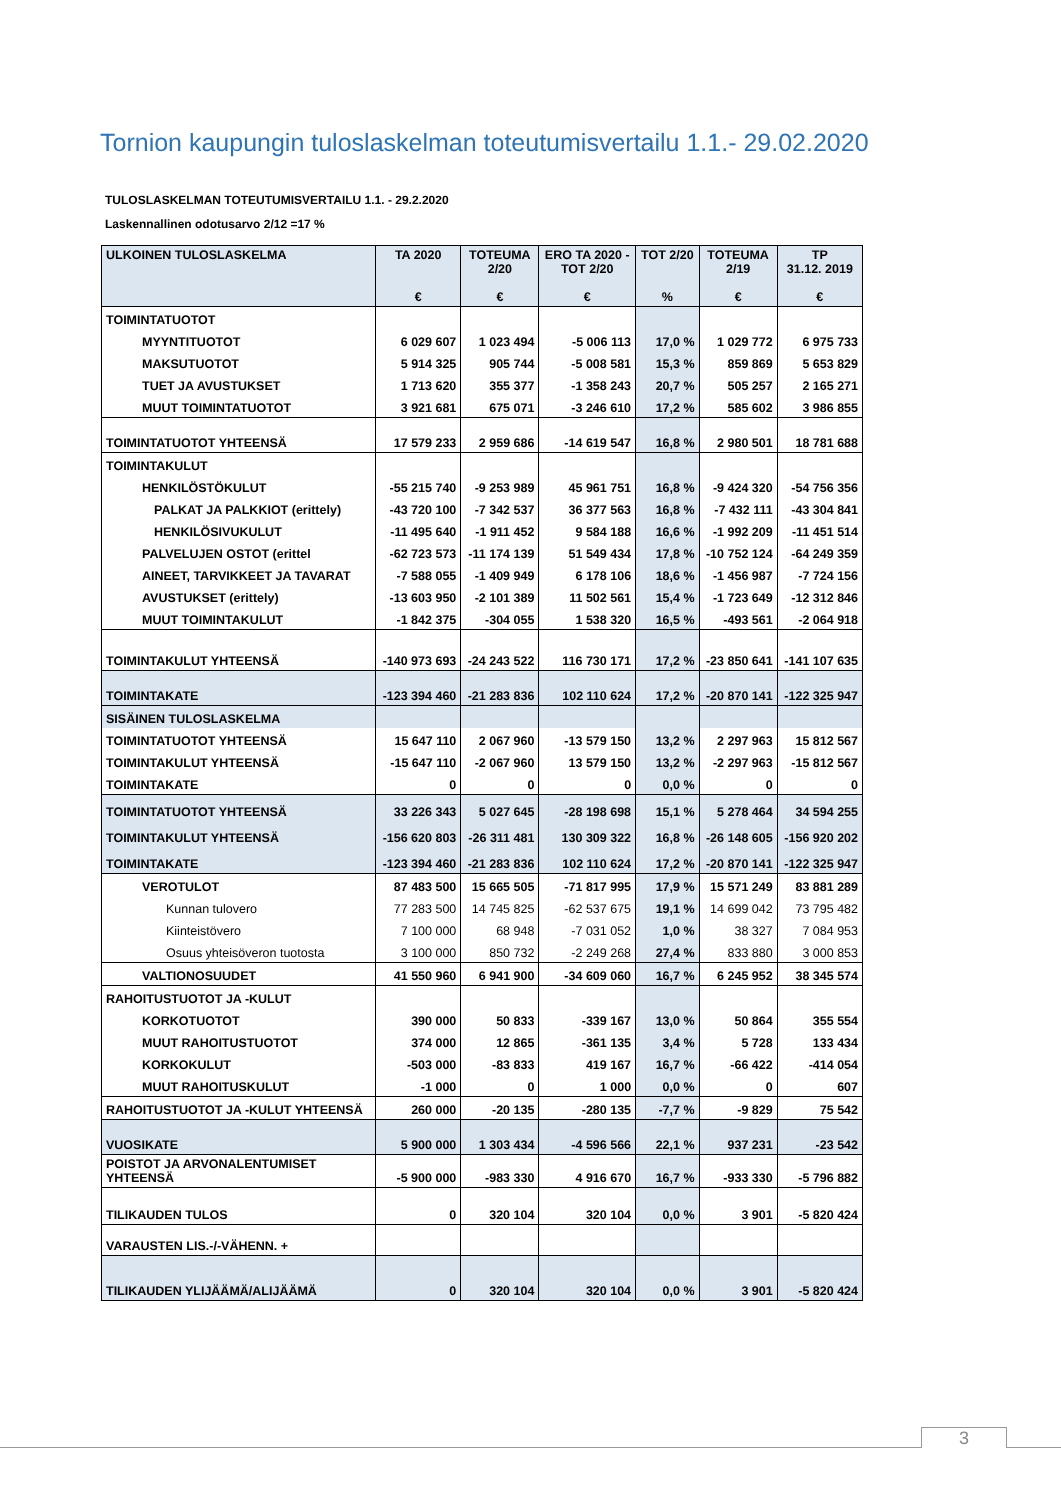Tornion kaupungin tuloslaskelman toteutumisvertailu 1.1.- 29.02.2020
TULOSLASKELMAN TOTEUTUMISVERTAILU 1.1. - 29.2.2020
Laskennallinen odotusarvo 2/12 =17 %
| ULKOINEN TULOSLASKELMA | TA 2020 € | TOTEUMA 2/20 € | ERO TA 2020 - TOT 2/20 € | TOT 2/20 % | TOTEUMA 2/19 € | TP 31.12. 2019 € |
| --- | --- | --- | --- | --- | --- | --- |
| TOIMINTATUOTOT | | | | | | |
| MYYNTITUOTOT | 6 029 607 | 1 023 494 | -5 006 113 | 17,0 % | 1 029 772 | 6 975 733 |
| MAKSUTUOTOT | 5 914 325 | 905 744 | -5 008 581 | 15,3 % | 859 869 | 5 653 829 |
| TUET JA AVUSTUKSET | 1 713 620 | 355 377 | -1 358 243 | 20,7 % | 505 257 | 2 165 271 |
| MUUT TOIMINTATUOTOT | 3 921 681 | 675 071 | -3 246 610 | 17,2 % | 585 602 | 3 986 855 |
| TOIMINTATUOTOT YHTEENSÄ | 17 579 233 | 2 959 686 | -14 619 547 | 16,8 % | 2 980 501 | 18 781 688 |
| TOIMINTAKULUT | | | | | | |
| HENKILÖSTÖKULUT | -55 215 740 | -9 253 989 | 45 961 751 | 16,8 % | -9 424 320 | -54 756 356 |
| PALKAT JA PALKKIOT (erittely) | -43 720 100 | -7 342 537 | 36 377 563 | 16,8 % | -7 432 111 | -43 304 841 |
| HENKILÖSIVUKULUT | -11 495 640 | -1 911 452 | 9 584 188 | 16,6 % | -1 992 209 | -11 451 514 |
| PALVELUJEN OSTOT (erittel | -62 723 573 | -11 174 139 | 51 549 434 | 17,8 % | -10 752 124 | -64 249 359 |
| AINEET, TARVIKKEET JA TAVARAT | -7 588 055 | -1 409 949 | 6 178 106 | 18,6 % | -1 456 987 | -7 724 156 |
| AVUSTUKSET (erittely) | -13 603 950 | -2 101 389 | 11 502 561 | 15,4 % | -1 723 649 | -12 312 846 |
| MUUT TOIMINTAKULUT | -1 842 375 | -304 055 | 1 538 320 | 16,5 % | -493 561 | -2 064 918 |
| TOIMINTAKULUT YHTEENSÄ | -140 973 693 | -24 243 522 | 116 730 171 | 17,2 % | -23 850 641 | -141 107 635 |
| TOIMINTAKATE | -123 394 460 | -21 283 836 | 102 110 624 | 17,2 % | -20 870 141 | -122 325 947 |
| SISÄINEN TULOSLASKELMA | | | | | | |
| TOIMINTATUOTOT YHTEENSÄ | 15 647 110 | 2 067 960 | -13 579 150 | 13,2 % | 2 297 963 | 15 812 567 |
| TOIMINTAKULUT YHTEENSÄ | -15 647 110 | -2 067 960 | 13 579 150 | 13,2 % | -2 297 963 | -15 812 567 |
| TOIMINTAKATE | 0 | 0 | 0 | 0,0 % | 0 | 0 |
| TOIMINTATUOTOT YHTEENSÄ | 33 226 343 | 5 027 645 | -28 198 698 | 15,1 % | 5 278 464 | 34 594 255 |
| TOIMINTAKULUT YHTEENSÄ | -156 620 803 | -26 311 481 | 130 309 322 | 16,8 % | -26 148 605 | -156 920 202 |
| TOIMINTAKATE | -123 394 460 | -21 283 836 | 102 110 624 | 17,2 % | -20 870 141 | -122 325 947 |
| VEROTULOT | 87 483 500 | 15 665 505 | -71 817 995 | 17,9 % | 15 571 249 | 83 881 289 |
| Kunnan tulovero | 77 283 500 | 14 745 825 | -62 537 675 | 19,1 % | 14 699 042 | 73 795 482 |
| Kiinteistövero | 7 100 000 | 68 948 | -7 031 052 | 1,0 % | 38 327 | 7 084 953 |
| Osuus yhteisöveron tuotosta | 3 100 000 | 850 732 | -2 249 268 | 27,4 % | 833 880 | 3 000 853 |
| VALTIONOSUUDET | 41 550 960 | 6 941 900 | -34 609 060 | 16,7 % | 6 245 952 | 38 345 574 |
| RAHOITUSTUOTOT JA -KULUT | | | | | | |
| KORKOTUOTOT | 390 000 | 50 833 | -339 167 | 13,0 % | 50 864 | 355 554 |
| MUUT RAHOITUSTUOTOT | 374 000 | 12 865 | -361 135 | 3,4 % | 5 728 | 133 434 |
| KORKOKULUT | -503 000 | -83 833 | 419 167 | 16,7 % | -66 422 | -414 054 |
| MUUT RAHOITUSKULUT | -1 000 | 0 | 1 000 | 0,0 % | 0 | 607 |
| RAHOITUSTUOTOT JA -KULUT YHTEENSÄ | 260 000 | -20 135 | -280 135 | -7,7 % | -9 829 | 75 542 |
| VUOSIKATE | 5 900 000 | 1 303 434 | -4 596 566 | 22,1 % | 937 231 | -23 542 |
| POISTOT JA ARVONALENTUMISET YHTEENSÄ | -5 900 000 | -983 330 | 4 916 670 | 16,7 % | -933 330 | -5 796 882 |
| TILIKAUDEN TULOS | 0 | 320 104 | 320 104 | 0,0 % | 3 901 | -5 820 424 |
| VARAUSTEN LIS.-/-VÄHENN. + | | | | | | |
| TILIKAUDEN YLIJÄÄMÄ/ALIJÄÄMÄ | 0 | 320 104 | 320 104 | 0,0 % | 3 901 | -5 820 424 |
3